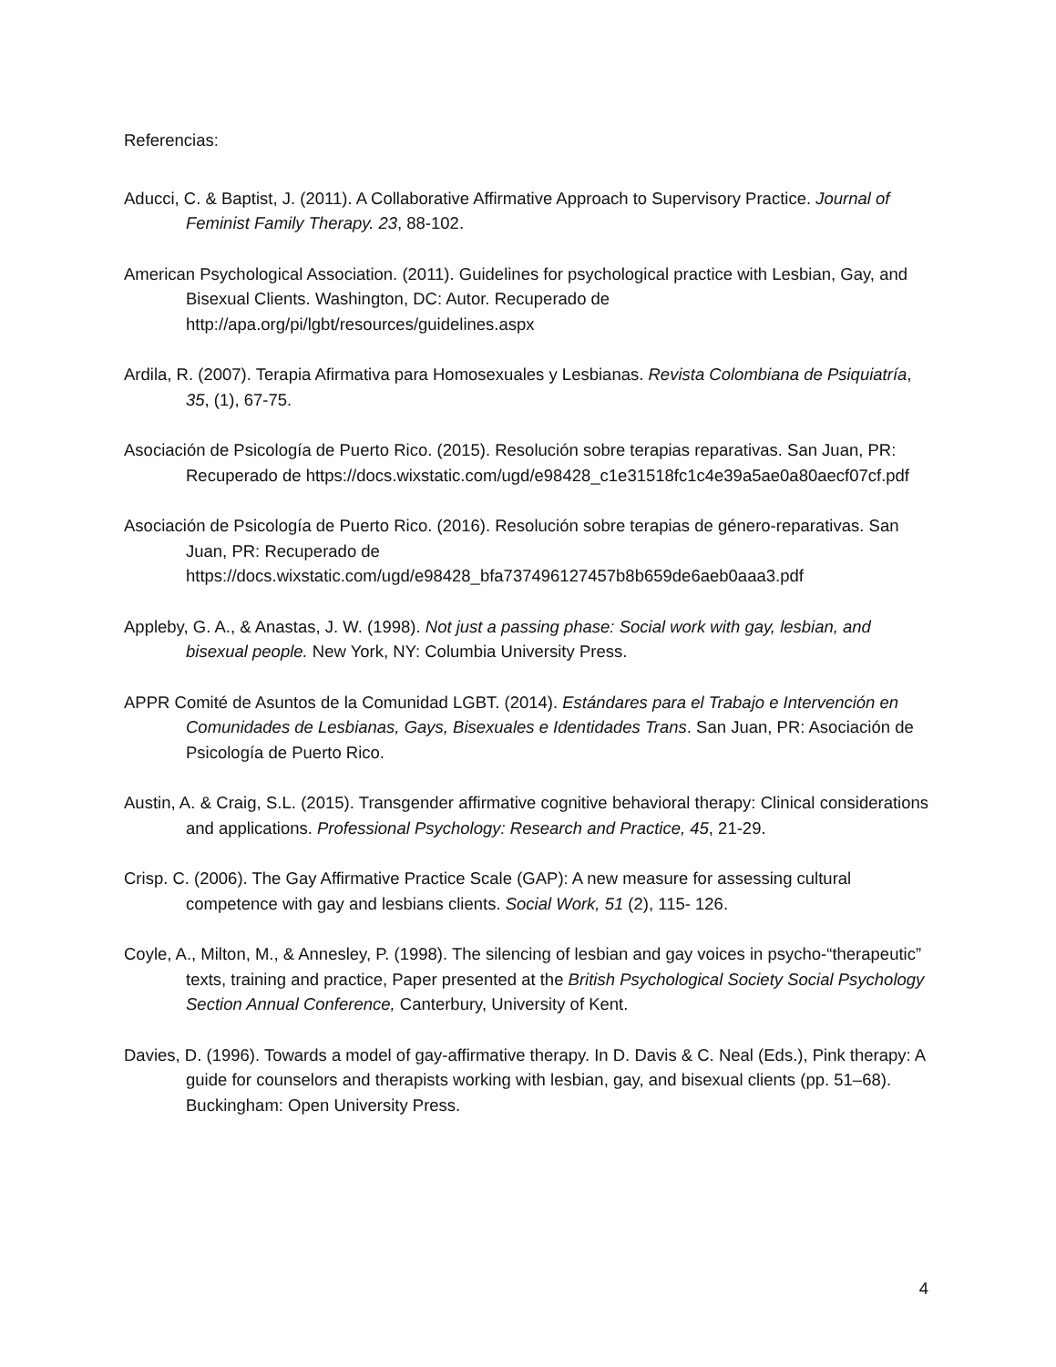Referencias:
Aducci, C. & Baptist, J. (2011). A Collaborative Affirmative Approach to Supervisory Practice. Journal of Feminist Family Therapy. 23, 88-102.
American Psychological Association. (2011). Guidelines for psychological practice with Lesbian, Gay, and Bisexual Clients. Washington, DC: Autor. Recuperado de http://apa.org/pi/lgbt/resources/guidelines.aspx
Ardila, R. (2007). Terapia Afirmativa para Homosexuales y Lesbianas. Revista Colombiana de Psiquiatría, 35, (1), 67-75.
Asociación de Psicología de Puerto Rico. (2015). Resolución sobre terapias reparativas. San Juan, PR: Recuperado de https://docs.wixstatic.com/ugd/e98428_c1e31518fc1c4e39a5ae0a80aecf07cf.pdf
Asociación de Psicología de Puerto Rico. (2016). Resolución sobre terapias de género-reparativas. San Juan, PR: Recuperado de https://docs.wixstatic.com/ugd/e98428_bfa737496127457b8b659de6aeb0aaa3.pdf
Appleby, G. A., & Anastas, J. W. (1998). Not just a passing phase: Social work with gay, lesbian, and bisexual people. New York, NY: Columbia University Press.
APPR Comité de Asuntos de la Comunidad LGBT. (2014). Estándares para el Trabajo e Intervención en Comunidades de Lesbianas, Gays, Bisexuales e Identidades Trans. San Juan, PR: Asociación de Psicología de Puerto Rico.
Austin, A. & Craig, S.L. (2015). Transgender affirmative cognitive behavioral therapy: Clinical considerations and applications. Professional Psychology: Research and Practice, 45, 21-29.
Crisp. C. (2006). The Gay Affirmative Practice Scale (GAP): A new measure for assessing cultural competence with gay and lesbians clients. Social Work, 51 (2), 115- 126.
Coyle, A., Milton, M., & Annesley, P. (1998). The silencing of lesbian and gay voices in psycho-“therapeutic” texts, training and practice, Paper presented at the British Psychological Society Social Psychology Section Annual Conference, Canterbury, University of Kent.
Davies, D. (1996). Towards a model of gay-affirmative therapy. In D. Davis & C. Neal (Eds.), Pink therapy: A guide for counselors and therapists working with lesbian, gay, and bisexual clients (pp. 51–68). Buckingham: Open University Press.
4